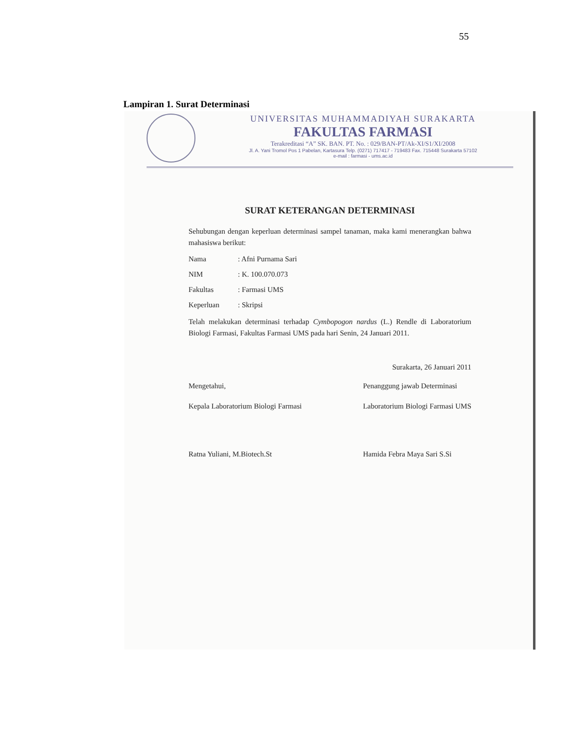55
Lampiran 1. Surat Determinasi
UNIVERSITAS MUHAMMADIYAH SURAKARTA
FAKULTAS FARMASI
Terakreditasi “A” SK. BAN. PT. No. : 029/BAN-PT/Ak-XI/S1/XI/2008
Jl. A. Yani Tromol Pos 1 Pabelan, Kartasura Telp. (0271) 717417 - 719483 Fax. 715448 Surakarta 57102
e-mail : farmasi - ums.ac.id
SURAT KETERANGAN DETERMINASI
Sehubungan dengan keperluan determinasi sampel tanaman, maka kami menerangkan bahwa mahasiswa berikut:
Nama: Afni Purnama Sari
NIM: K. 100.070.073
Fakultas: Farmasi UMS
Keperluan: Skripsi
Telah melakukan determinasi terhadap Cymbopogon nardus (L.) Rendle di Laboratorium Biologi Farmasi, Fakultas Farmasi UMS pada hari Senin, 24 Januari 2011.
Surakarta, 26 Januari 2011
Mengetahui,
Kepala Laboratorium Biologi Farmasi
Ratna Yuliani, M.Biotech.St
Penanggung jawab Determinasi
Laboratorium Biologi Farmasi UMS
Hamida Febra Maya Sari S.Si